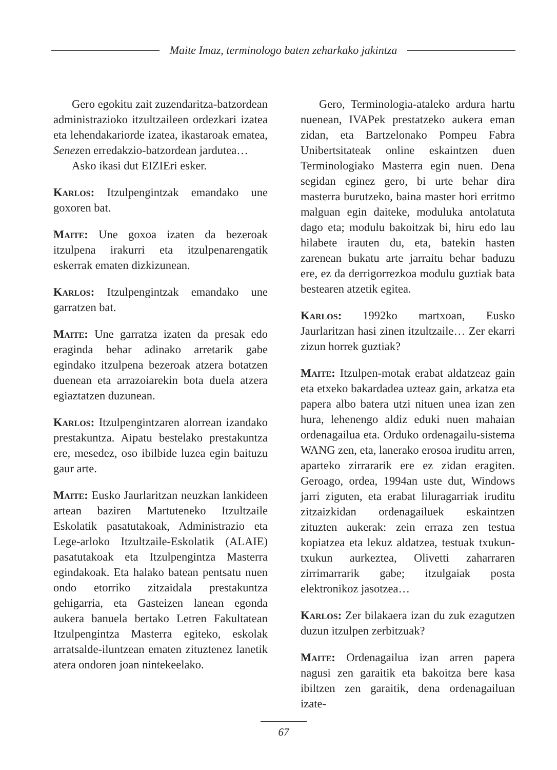Maite Imaz, terminologo baten zeharkako jakintza
Gero egokitu zait zuzendaritza-batzordean administrazioko itzultzaileen ordezkari izatea eta lehendakariorde izatea, ikastaroak ematea, Senezen erredakzio-batzordean jardutea…
Asko ikasi dut EIZIEri esker.
Karlos: Itzulpengintzak emandako une goxoren bat.
Maite: Une goxoa izaten da bezeroak itzulpena irakurri eta itzulpenarengatik eskerrak ematen dizkizunean.
Karlos: Itzulpengintzak emandako une garratzen bat.
Maite: Une garratza izaten da presak edo eraginda behar adinako arretarik gabe egindako itzulpena bezeroak atzera botatzen duenean eta arrazoiarekin bota duela atzera egiaztatzen duzunean.
Karlos: Itzulpengintzaren alorrean izandako prestakuntza. Aipatu bestelako prestakuntza ere, mesedez, oso ibilbide luzea egin baituzu gaur arte.
Maite: Eusko Jaurlaritzan neuzkan lankideen artean baziren Martuteneko Itzultzaile Eskolatik pasatutakoak, Administrazio eta Lege-arloko Itzultzaile-Eskolatik (ALAIE) pasatutakoak eta Itzulpengintza Masterra egindakoak. Eta halako batean pentsatu nuen ondo etorriko zitzaidala prestakuntza gehigarria, eta Gasteizen lanean egonda aukera banuela bertako Letren Fakultatean Itzulpengintza Masterra egiteko, eskolak arratsalde-iluntzean ematen zituztenez lanetik atera ondoren joan nintekeelako.
Gero, Terminologia-ataleko ardura hartu nuenean, IVAPek prestatzeko aukera eman zidan, eta Bartzelonako Pompeu Fabra Unibertsitateak online eskaintzen duen Terminologiako Masterra egin nuen. Dena segidan eginez gero, bi urte behar dira masterra burutzeko, baina master hori erritmo malguan egin daiteke, moduluka antolatuta dago eta; modulu bakoitzak bi, hiru edo lau hilabete irauten du, eta, batekin hasten zarenean bukatu arte jarraitu behar baduzu ere, ez da derrigorrezkoa modulu guztiak bata bestearen atzetik egitea.
Karlos: 1992ko martxoan, Eusko Jaurlaritzan hasi zinen itzultzaile… Zer ekarri zizun horrek guztiak?
Maite: Itzulpen-motak erabat aldatzeaz gain eta etxeko bakardadea uzteaz gain, arkatza eta papera albo batera utzi nituen unea izan zen hura, lehenengo aldiz eduki nuen mahaian ordenagailua eta. Orduko ordenagailu-sistema WANG zen, eta, lanerako erosoa iruditu arren, aparteko zirrararik ere ez zidan eragiten. Geroago, ordea, 1994an uste dut, Windows jarri ziguten, eta erabat liluragarriak iruditu zitzaizkidan ordenagailuek eskaintzen zituzten aukerak: zein erraza zen testua kopiatzea eta lekuz aldatzea, testuak txukun-txukun aurkeztea, Olivetti zaharraren zirrimarrarik gabe; itzulgaiak posta elektronikoz jasotzea…
Karlos: Zer bilakaera izan du zuk ezagutzen duzun itzulpen zerbitzuak?
Maite: Ordenagailua izan arren papera nagusi zen garaitik eta bakoitza bere kasa ibiltzen zen garaitik, dena ordenagailuan izate-
67